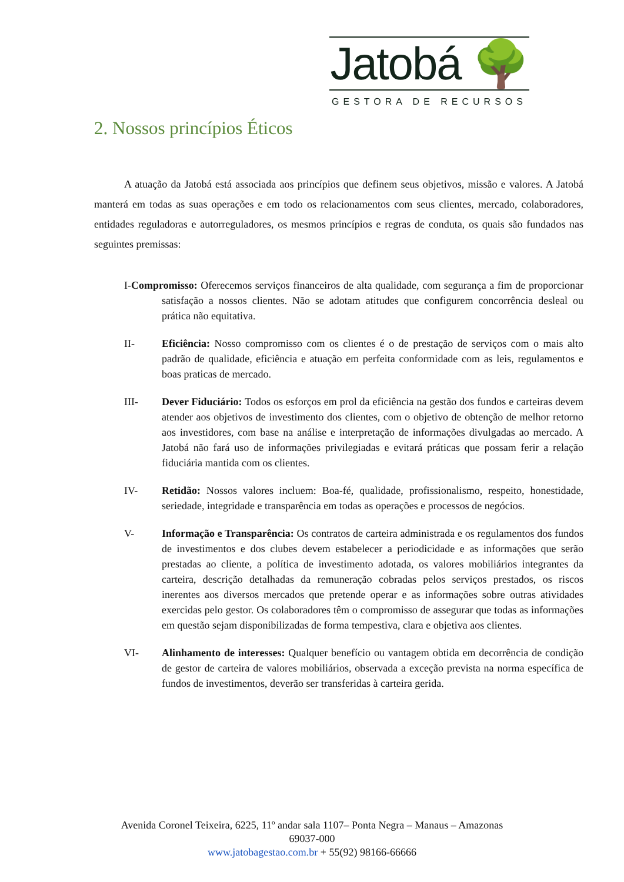Jatobá 🌳
GESTORA DE RECURSOS
2. Nossos princípios Éticos
A atuação da Jatobá está associada aos princípios que definem seus objetivos, missão e valores. A Jatobá manterá em todas as suas operações e em todo os relacionamentos com seus clientes, mercado, colaboradores, entidades reguladoras e autorreguladores, os mesmos princípios e regras de conduta, os quais são fundados nas seguintes premissas:
I-Compromisso: Oferecemos serviços financeiros de alta qualidade, com segurança a fim de proporcionar satisfação a nossos clientes. Não se adotam atitudes que configurem concorrência desleal ou prática não equitativa.
II- Eficiência: Nosso compromisso com os clientes é o de prestação de serviços com o mais alto padrão de qualidade, eficiência e atuação em perfeita conformidade com as leis, regulamentos e boas praticas de mercado.
III- Dever Fiduciário: Todos os esforços em prol da eficiência na gestão dos fundos e carteiras devem atender aos objetivos de investimento dos clientes, com o objetivo de obtenção de melhor retorno aos investidores, com base na análise e interpretação de informações divulgadas ao mercado. A Jatobá não fará uso de informações privilegiadas e evitará práticas que possam ferir a relação fiduciária mantida com os clientes.
IV- Retidão: Nossos valores incluem: Boa-fé, qualidade, profissionalismo, respeito, honestidade, seriedade, integridade e transparência em todas as operações e processos de negócios.
V- Informação e Transparência: Os contratos de carteira administrada e os regulamentos dos fundos de investimentos e dos clubes devem estabelecer a periodicidade e as informações que serão prestadas ao cliente, a política de investimento adotada, os valores mobiliários integrantes da carteira, descrição detalhadas da remuneração cobradas pelos serviços prestados, os riscos inerentes aos diversos mercados que pretende operar e as informações sobre outras atividades exercidas pelo gestor. Os colaboradores têm o compromisso de assegurar que todas as informações em questão sejam disponibilizadas de forma tempestiva, clara e objetiva aos clientes.
VI- Alinhamento de interesses: Qualquer benefício ou vantagem obtida em decorrência de condição de gestor de carteira de valores mobiliários, observada a exceção prevista na norma específica de fundos de investimentos, deverão ser transferidas à carteira gerida.
Avenida Coronel Teixeira, 6225, 11º andar sala 1107– Ponta Negra – Manaus – Amazonas
69037-000
www.jatobagestao.com.br + 55(92) 98166-66666